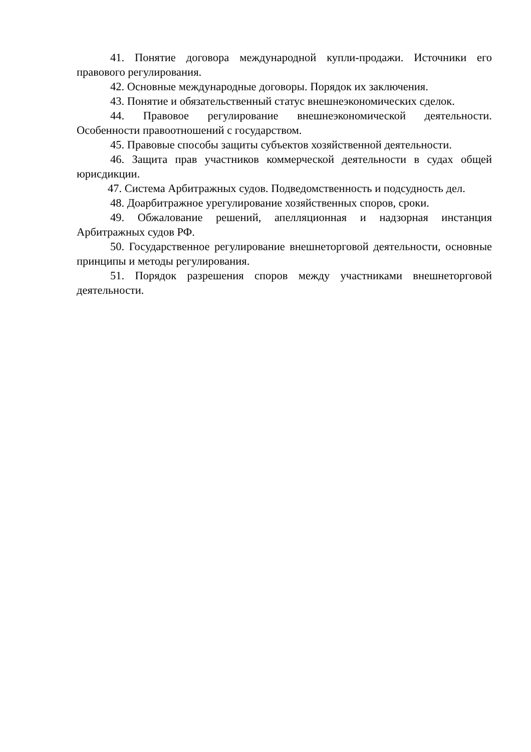41. Понятие договора международной купли-продажи. Источники его правового регулирования.
42. Основные международные договоры. Порядок их заключения.
43. Понятие и обязательственный статус внешнеэкономических сделок.
44. Правовое регулирование внешнеэкономической деятельности. Особенности правоотношений с государством.
45. Правовые способы защиты субъектов хозяйственной деятельности.
46. Защита прав участников коммерческой деятельности в судах общей юрисдикции.
47. Система Арбитражных судов. Подведомственность и подсудность дел.
48. Доарбитражное урегулирование хозяйственных споров, сроки.
49. Обжалование решений, апелляционная и надзорная инстанция Арбитражных судов РФ.
50. Государственное регулирование внешнеторговой деятельности, основные принципы и методы регулирования.
51. Порядок разрешения споров между участниками внешнеторговой деятельности.